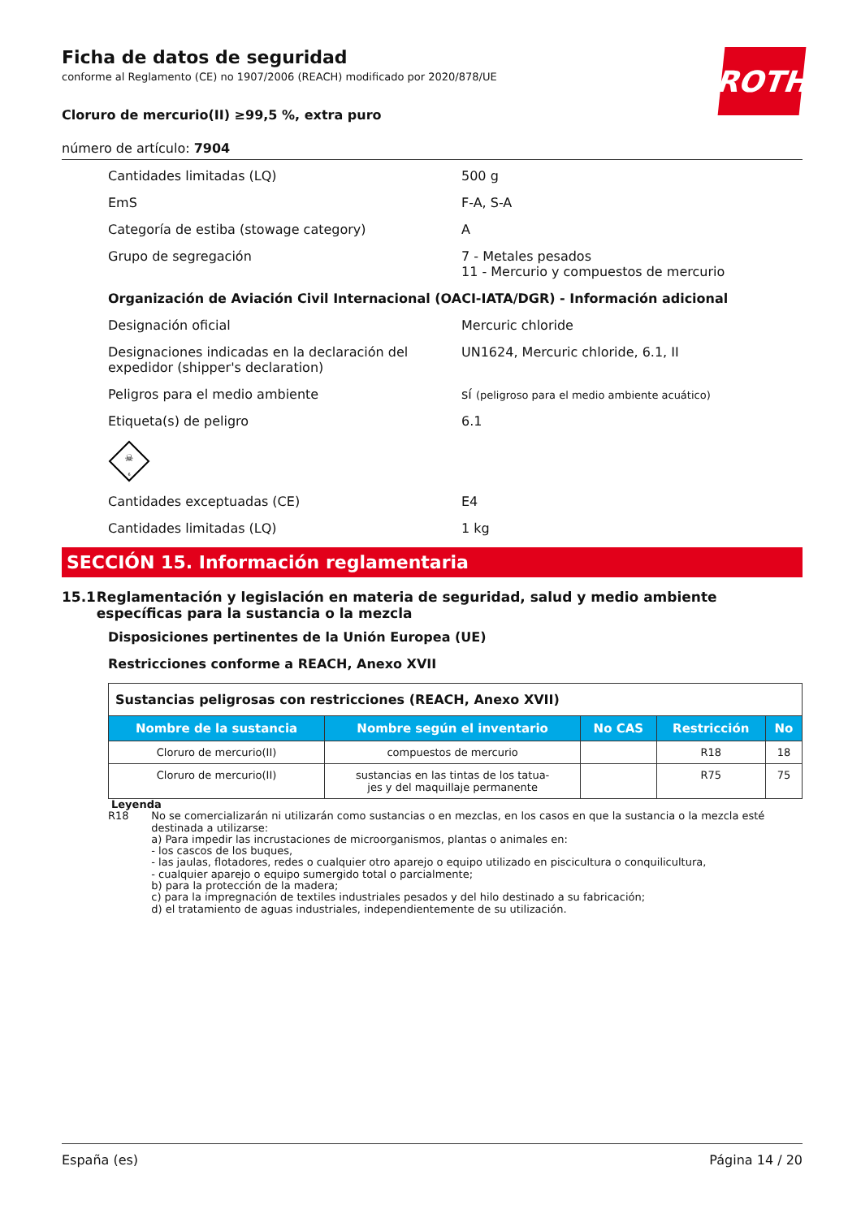ROTH
Ficha de datos de seguridad
conforme al Reglamento (CE) no 1907/2006 (REACH) modificado por 2020/878/UE
Cloruro de mercurio(II) ≥99,5 %, extra puro
número de artículo: 7904
Cantidades limitadas (LQ) 500 g
EmS F-A, S-A
Categoría de estiba (stowage category) A
Grupo de segregación 7 - Metales pesados
11 - Mercurio y compuestos de mercurio
Organización de Aviación Civil Internacional (OACI-IATA/DGR) - Información adicional
Designación oficial Mercuric chloride
Designaciones indicadas en la declaración del expedidor (shipper's declaration)
UN1624, Mercuric chloride, 6.1, II
Peligros para el medio ambiente sí (peligroso para el medio ambiente acuático)
Etiqueta(s) de peligro 6.1
☠
6
Cantidades exceptuadas (CE) E4
Cantidades limitadas (LQ) 1 kg
SECCIÓN 15. Información reglamentaria
15.1 Reglamentación y legislación en materia de seguridad, salud y medio ambiente específicas para la sustancia o la mezcla
Disposiciones pertinentes de la Unión Europea (UE)
Restricciones conforme a REACH, Anexo XVII
| Sustancias peligrosas con restricciones (REACH, Anexo XVII) | | | | |
| Nombre de la sustancia | Nombre según el inventario | No CAS | Restricción | No |
| Cloruro de mercurio(II) | compuestos de mercurio | | R18 | 18 |
| Cloruro de mercurio(II) | sustancias en las tintas de los tatua- jes y del maquillaje permanente | | R75 | 75 |
Leyenda
R18 No se comercializarán ni utilizarán como sustancias o en mezclas, en los casos en que la sustancia o la mezcla esté destinada a utilizarse:
a) Para impedir las incrustaciones de microorganismos, plantas o animales en:
- los cascos de los buques,
- las jaulas, flotadores, redes o cualquier otro aparejo o equipo utilizado en piscicultura o conquilicultura,
- cualquier aparejo o equipo sumergido total o parcialmente;
b) para la protección de la madera;
c) para la impregnación de textiles industriales pesados y del hilo destinado a su fabricación;
d) el tratamiento de aguas industriales, independientemente de su utilización.
España (es) Página 14 / 20